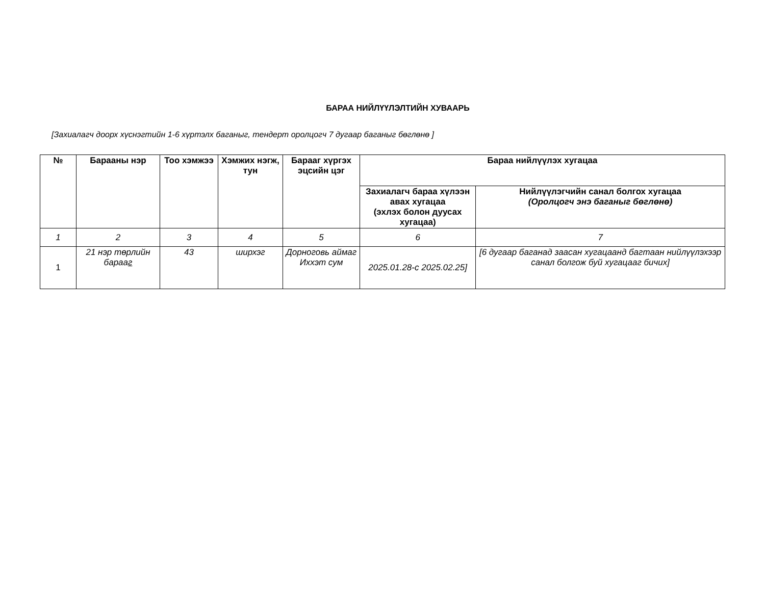БАРАА НИЙЛҮҮЛЭЛТИЙН ХУВААРЬ
[Захиалагч доорх хүснэгтийн 1-6 хүртэлх баганыг, тендерт оролцогч 7 дугаар баганыг бөглөнө ]
| № | Барааны нэр | Тоо хэмжээ | Хэмжих нэгж, тун | Барааг хүргэх эцсийн цэг | Бараа нийлүүлэх хугацаа | |
| --- | --- | --- | --- | --- | --- | --- |
| | | | | | Захиалагч бараа хүлээн авах хугацаа (эхлэх болон дуусах хугацаа) | Нийлүүлэгчийн санал болгох хугацаа (Оролцогч энэ баганыг бөглөнө) |
| 1 | 2 | 3 | 4 | 5 | 6 | 7 |
| 1 | 21 нэр төрлийн бараа г | 43 | ширхэг | Дорноговь аймаг Иххэт сум | 2025.01.28-с 2025.02.25] | [6 дугаар баганад заасан хугацаанд багтаан нийлүүлэхээр санал болгож буй хугацааг бичих] |